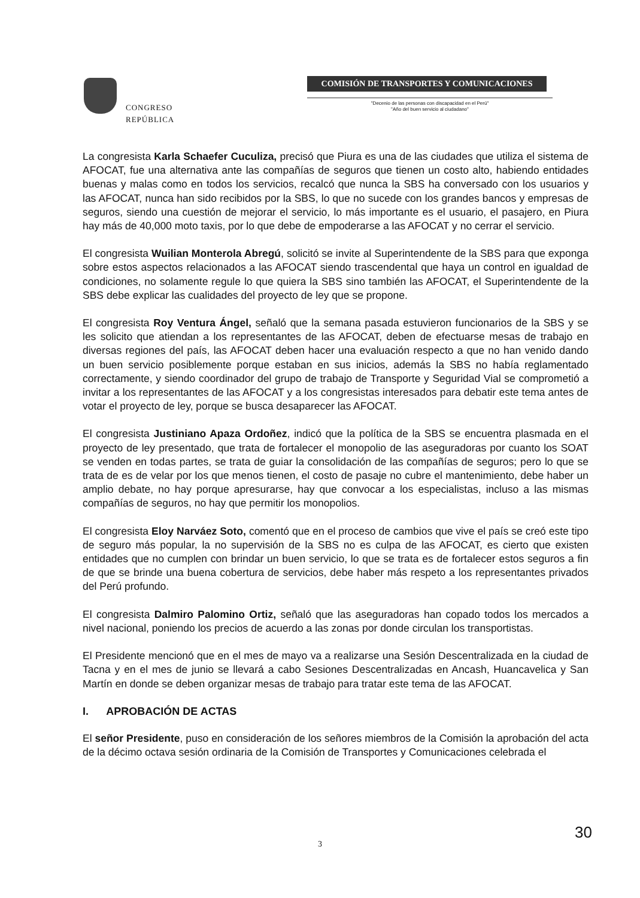CONGRESO
REPÚBLICA
COMISIÓN DE TRANSPORTES Y COMUNICACIONES
"Decenio de las personas con discapacidad en el Perú"
"Año del buen servicio al ciudadano"
La congresista Karla Schaefer Cuculiza, precisó que Piura es una de las ciudades que utiliza el sistema de AFOCAT, fue una alternativa ante las compañías de seguros que tienen un costo alto, habiendo entidades buenas y malas como en todos los servicios, recalcó que nunca la SBS ha conversado con los usuarios y las AFOCAT, nunca han sido recibidos por la SBS, lo que no sucede con los grandes bancos y empresas de seguros, siendo una cuestión de mejorar el servicio, lo más importante es el usuario, el pasajero, en Piura hay más de 40,000 moto taxis, por lo que debe de empoderarse a las AFOCAT y no cerrar el servicio.
El congresista Wuilian Monterola Abregú, solicitó se invite al Superintendente de la SBS para que exponga sobre estos aspectos relacionados a las AFOCAT siendo trascendental que haya un control en igualdad de condiciones, no solamente regule lo que quiera la SBS sino también las AFOCAT, el Superintendente de la SBS debe explicar las cualidades del proyecto de ley que se propone.
El congresista Roy Ventura Ángel, señaló que la semana pasada estuvieron funcionarios de la SBS y se les solicito que atiendan a los representantes de las AFOCAT, deben de efectuarse mesas de trabajo en diversas regiones del país, las AFOCAT deben hacer una evaluación respecto a que no han venido dando un buen servicio posiblemente porque estaban en sus inicios, además la SBS no había reglamentado correctamente, y siendo coordinador del grupo de trabajo de Transporte y Seguridad Vial se comprometió a invitar a los representantes de las AFOCAT y a los congresistas interesados para debatir este tema antes de votar el proyecto de ley, porque se busca desaparecer las AFOCAT.
El congresista Justiniano Apaza Ordoñez, indicó que la política de la SBS se encuentra plasmada en el proyecto de ley presentado, que trata de fortalecer el monopolio de las aseguradoras por cuanto los SOAT se venden en todas partes, se trata de guiar la consolidación de las compañías de seguros; pero lo que se trata de es de velar por los que menos tienen, el costo de pasaje no cubre el mantenimiento, debe haber un amplio debate, no hay porque apresurarse, hay que convocar a los especialistas, incluso a las mismas compañías de seguros, no hay que permitir los monopolios.
El congresista Eloy Narváez Soto, comentó que en el proceso de cambios que vive el país se creó este tipo de seguro más popular, la no supervisión de la SBS no es culpa de las AFOCAT, es cierto que existen entidades que no cumplen con brindar un buen servicio, lo que se trata es de fortalecer estos seguros a fin de que se brinde una buena cobertura de servicios, debe haber más respeto a los representantes privados del Perú profundo.
El congresista Dalmiro Palomino Ortiz, señaló que las aseguradoras han copado todos los mercados a nivel nacional, poniendo los precios de acuerdo a las zonas por donde circulan los transportistas.
El Presidente mencionó que en el mes de mayo va a realizarse una Sesión Descentralizada en la ciudad de Tacna y en el mes de junio se llevará a cabo Sesiones Descentralizadas en Ancash, Huancavelica y San Martín en donde se deben organizar mesas de trabajo para tratar este tema de las AFOCAT.
I. APROBACIÓN DE ACTAS
El señor Presidente, puso en consideración de los señores miembros de la Comisión la aprobación del acta de la décimo octava sesión ordinaria de la Comisión de Transportes y Comunicaciones celebrada el
30
3